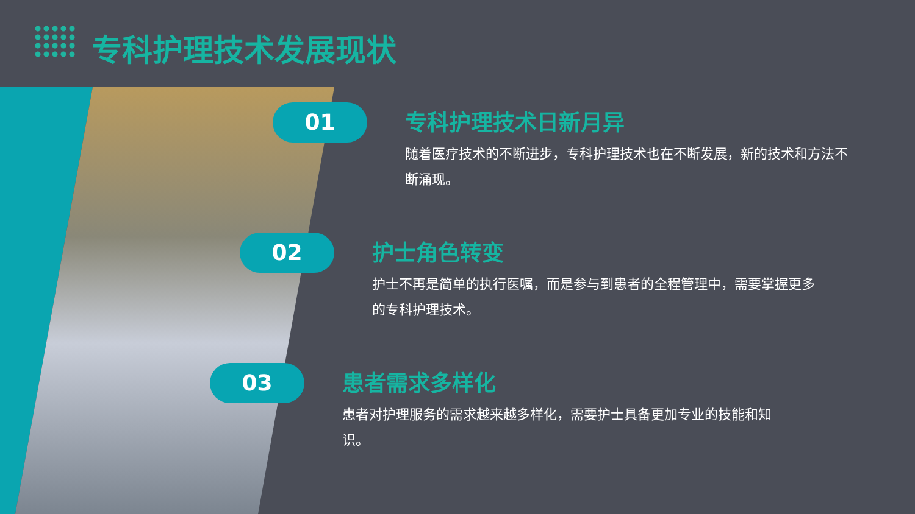专科护理技术发展现状
01
专科护理技术日新月异
随着医疗技术的不断进步，专科护理技术也在不断发展，新的技术和方法不断涌现。
02
护士角色转变
护士不再是简单的执行医嘱，而是参与到患者的全程管理中，需要掌握更多的专科护理技术。
03
患者需求多样化
患者对护理服务的需求越来越多样化，需要护士具备更加专业的技能和知识。